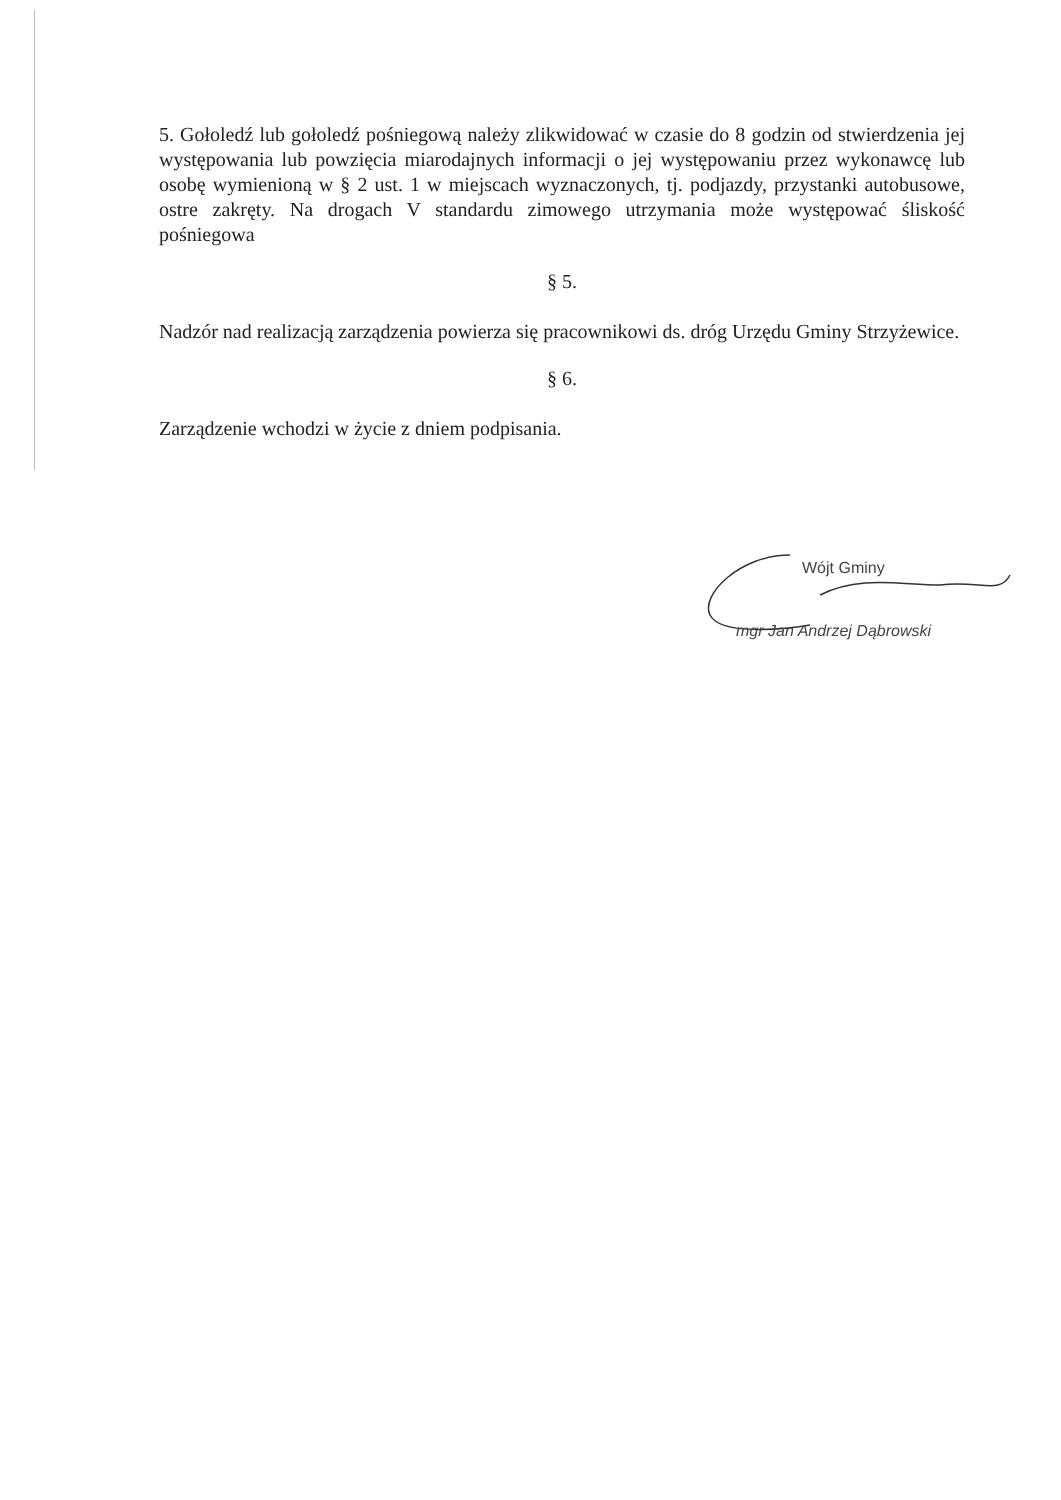5. Gołoledź lub gołoledź pośniegową należy zlikwidować w czasie do 8 godzin od stwierdzenia jej występowania lub powzięcia miarodajnych informacji o jej występowaniu przez wykonawcę lub osobę wymienioną w § 2 ust. 1 w miejscach wyznaczonych, tj. podjazdy, przystanki autobusowe, ostre zakręty. Na drogach V standardu zimowego utrzymania może występować śliskość pośniegowa
§ 5.
Nadzór nad realizacją zarządzenia powierza się pracownikowi ds. dróg Urzędu Gminy Strzyżewice.
§ 6.
Zarządzenie wchodzi w życie z dniem podpisania.
Wójt Gminy
mgr Jan Andrzej Dąbrowski